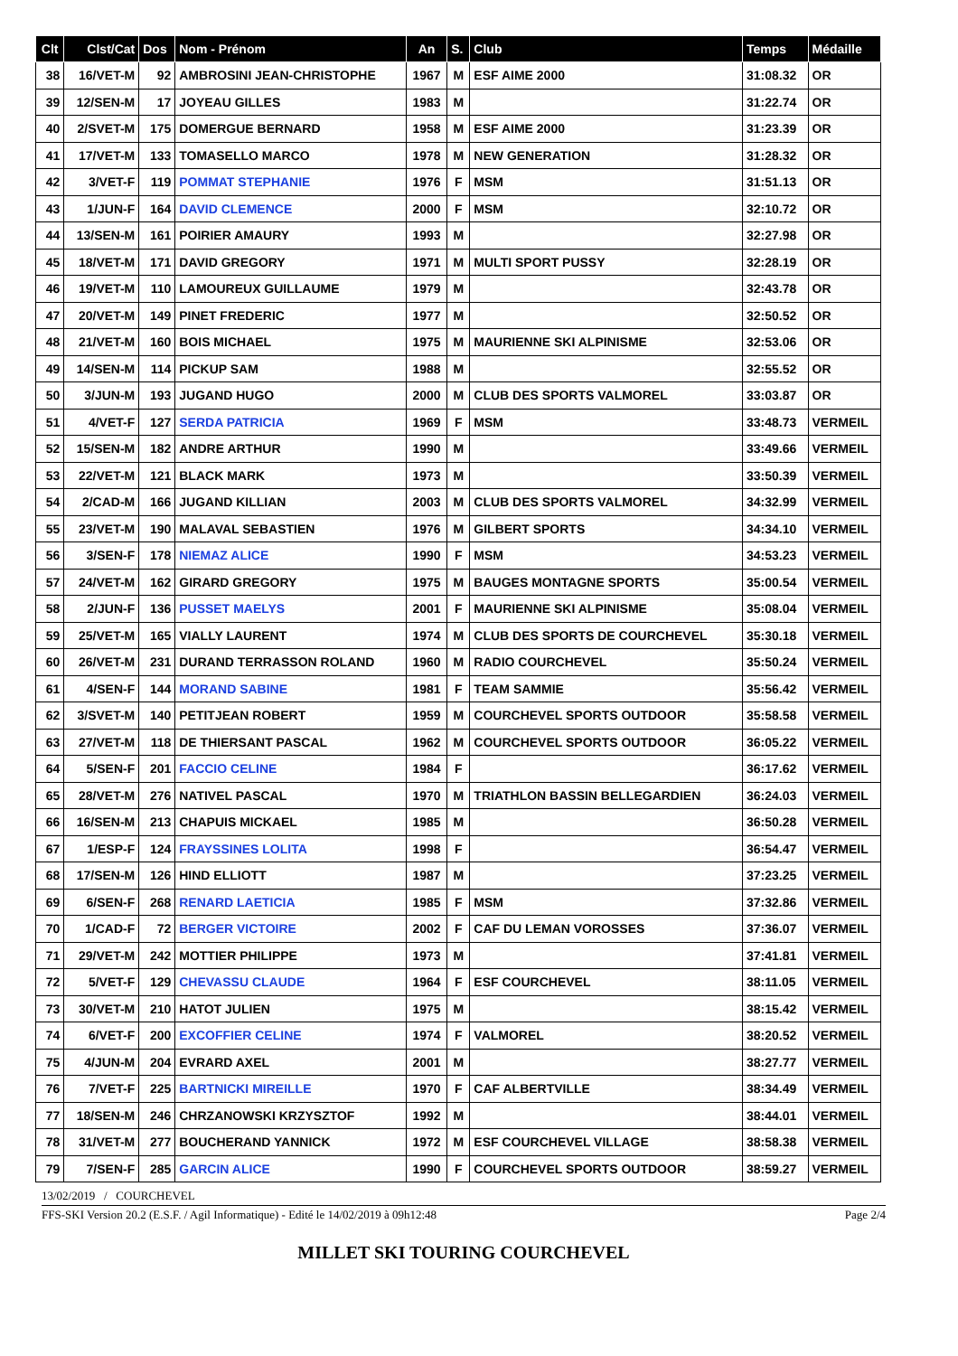| Clt | Clst/Cat | Dos | Nom - Prénom | An | S. | Club | Temps | Médaille |
| --- | --- | --- | --- | --- | --- | --- | --- | --- |
| 38 | 16/VET-M | 92 | AMBROSINI JEAN-CHRISTOPHE | 1967 | M | ESF AIME 2000 | 31:08.32 | OR |
| 39 | 12/SEN-M | 17 | JOYEAU GILLES | 1983 | M | | 31:22.74 | OR |
| 40 | 2/SVET-M | 175 | DOMERGUE BERNARD | 1958 | M | ESF AIME 2000 | 31:23.39 | OR |
| 41 | 17/VET-M | 133 | TOMASELLO MARCO | 1978 | M | NEW GENERATION | 31:28.32 | OR |
| 42 | 3/VET-F | 119 | POMMAT STEPHANIE | 1976 | F | MSM | 31:51.13 | OR |
| 43 | 1/JUN-F | 164 | DAVID CLEMENCE | 2000 | F | MSM | 32:10.72 | OR |
| 44 | 13/SEN-M | 161 | POIRIER AMAURY | 1993 | M | | 32:27.98 | OR |
| 45 | 18/VET-M | 171 | DAVID GREGORY | 1971 | M | MULTI SPORT PUSSY | 32:28.19 | OR |
| 46 | 19/VET-M | 110 | LAMOUREUX GUILLAUME | 1979 | M | | 32:43.78 | OR |
| 47 | 20/VET-M | 149 | PINET FREDERIC | 1977 | M | | 32:50.52 | OR |
| 48 | 21/VET-M | 160 | BOIS MICHAEL | 1975 | M | MAURIENNE SKI ALPINISME | 32:53.06 | OR |
| 49 | 14/SEN-M | 114 | PICKUP SAM | 1988 | M | | 32:55.52 | OR |
| 50 | 3/JUN-M | 193 | JUGAND HUGO | 2000 | M | CLUB DES SPORTS VALMOREL | 33:03.87 | OR |
| 51 | 4/VET-F | 127 | SERDA PATRICIA | 1969 | F | MSM | 33:48.73 | VERMEIL |
| 52 | 15/SEN-M | 182 | ANDRE ARTHUR | 1990 | M | | 33:49.66 | VERMEIL |
| 53 | 22/VET-M | 121 | BLACK MARK | 1973 | M | | 33:50.39 | VERMEIL |
| 54 | 2/CAD-M | 166 | JUGAND KILLIAN | 2003 | M | CLUB DES SPORTS VALMOREL | 34:32.99 | VERMEIL |
| 55 | 23/VET-M | 190 | MALAVAL SEBASTIEN | 1976 | M | GILBERT SPORTS | 34:34.10 | VERMEIL |
| 56 | 3/SEN-F | 178 | NIEMAZ ALICE | 1990 | F | MSM | 34:53.23 | VERMEIL |
| 57 | 24/VET-M | 162 | GIRARD GREGORY | 1975 | M | BAUGES MONTAGNE SPORTS | 35:00.54 | VERMEIL |
| 58 | 2/JUN-F | 136 | PUSSET MAELYS | 2001 | F | MAURIENNE SKI ALPINISME | 35:08.04 | VERMEIL |
| 59 | 25/VET-M | 165 | VIALLY LAURENT | 1974 | M | CLUB DES SPORTS DE COURCHEVEL | 35:30.18 | VERMEIL |
| 60 | 26/VET-M | 231 | DURAND TERRASSON ROLAND | 1960 | M | RADIO COURCHEVEL | 35:50.24 | VERMEIL |
| 61 | 4/SEN-F | 144 | MORAND SABINE | 1981 | F | TEAM SAMMIE | 35:56.42 | VERMEIL |
| 62 | 3/SVET-M | 140 | PETITJEAN ROBERT | 1959 | M | COURCHEVEL SPORTS OUTDOOR | 35:58.58 | VERMEIL |
| 63 | 27/VET-M | 118 | DE THIERSANT PASCAL | 1962 | M | COURCHEVEL SPORTS OUTDOOR | 36:05.22 | VERMEIL |
| 64 | 5/SEN-F | 201 | FACCIO CELINE | 1984 | F | | 36:17.62 | VERMEIL |
| 65 | 28/VET-M | 276 | NATIVEL PASCAL | 1970 | M | TRIATHLON BASSIN BELLEGARDIEN | 36:24.03 | VERMEIL |
| 66 | 16/SEN-M | 213 | CHAPUIS MICKAEL | 1985 | M | | 36:50.28 | VERMEIL |
| 67 | 1/ESP-F | 124 | FRAYSSINES LOLITA | 1998 | F | | 36:54.47 | VERMEIL |
| 68 | 17/SEN-M | 126 | HIND ELLIOTT | 1987 | M | | 37:23.25 | VERMEIL |
| 69 | 6/SEN-F | 268 | RENARD LAETICIA | 1985 | F | MSM | 37:32.86 | VERMEIL |
| 70 | 1/CAD-F | 72 | BERGER VICTOIRE | 2002 | F | CAF DU LEMAN VOROSSES | 37:36.07 | VERMEIL |
| 71 | 29/VET-M | 242 | MOTTIER PHILIPPE | 1973 | M | | 37:41.81 | VERMEIL |
| 72 | 5/VET-F | 129 | CHEVASSU CLAUDE | 1964 | F | ESF COURCHEVEL | 38:11.05 | VERMEIL |
| 73 | 30/VET-M | 210 | HATOT JULIEN | 1975 | M | | 38:15.42 | VERMEIL |
| 74 | 6/VET-F | 200 | EXCOFFIER CELINE | 1974 | F | VALMOREL | 38:20.52 | VERMEIL |
| 75 | 4/JUN-M | 204 | EVRARD AXEL | 2001 | M | | 38:27.77 | VERMEIL |
| 76 | 7/VET-F | 225 | BARTNICKI MIREILLE | 1970 | F | CAF ALBERTVILLE | 38:34.49 | VERMEIL |
| 77 | 18/SEN-M | 246 | CHRZANOWSKI KRZYSZTOF | 1992 | M | | 38:44.01 | VERMEIL |
| 78 | 31/VET-M | 277 | BOUCHERAND YANNICK | 1972 | M | ESF COURCHEVEL VILLAGE | 38:58.38 | VERMEIL |
| 79 | 7/SEN-F | 285 | GARCIN ALICE | 1990 | F | COURCHEVEL SPORTS OUTDOOR | 38:59.27 | VERMEIL |
13/02/2019 / COURCHEVEL
FFS-SKI Version 20.2 (E.S.F. / Agil Informatique) - Edité le 14/02/2019 à 09h12:48 Page 2/4
MILLET SKI TOURING COURCHEVEL